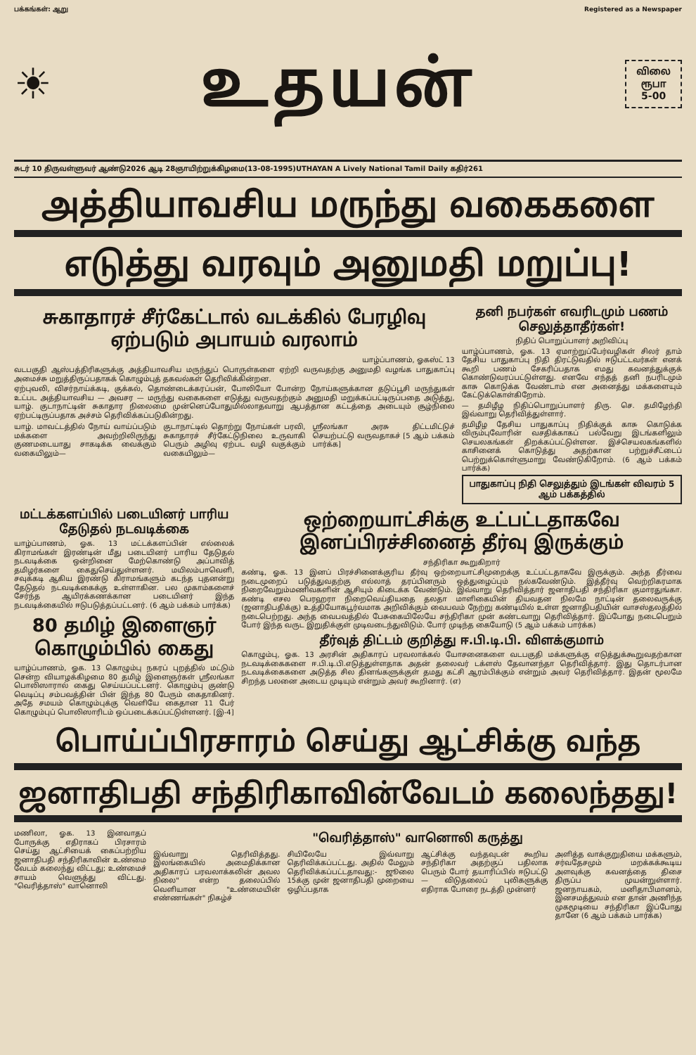பக்கங்கள்: ஆறு Registered as a Newspaper
☀ உதயன்
விலை
ரூபா
5-00
சுடர் 10 திருவள்ளுவர் ஆண்டு2026 ஆடி 28ஞாயிற்றுக்கிழமை(13-08-1995)UTHAYAN A Lively National Tamil Daily கதிர்261
அத்தியாவசிய மருந்து வகைகளை
எடுத்து வரவும் அனுமதி மறுப்பு!
சுகாதாரச் சீர்கேட்டால் வடக்கில் பேரழிவு ஏற்படும் அபாயம் வரலாம்
யாழ்ப்பாணம், ஓகஸ்ட் 13
வடபகுதி ஆஸ்பத்திரிகளுக்கு அத்தியாவசிய மருந்துப் பொருள்களை ஏற்றி வருவதற்கு அனுமதி வழங்க பாதுகாப்பு அமைச்சு மறுத்திருப்பதாகக் கொழும்புத் தகவல்கள் தெரிவிக்கின்றன.
ஏற்புவலி, விசர்நாய்க்கடி, குக்கல், தொண்டைக்கரப்பன், போலியோ போன்ற நோய்களுக்கான தடுப்பூசி மருந்துகள் உட்பட அத்தியாவசிய — அவசர — மருந்து வகைகளை எடுத்து வருவதற்கும் அனுமதி மறுக்கப்பட்டிருப்பதை அடுத்து, யாழ். குடாநாட்டின் சுகாதார நிலைமை முன்னெப்போதுமில்லாதவாறு ஆபத்தான கட்டத்தை அடையும் சூழ்நிலை ஏற்பட்டிருப்பதாக அச்சம் தெரிவிக்கப்படுகின்றது.
யாழ். மாவட்டத்தில் நோய் வாய்ப்படும் மக்களை அவற்றிலிருந்து குணமடையாது சாகடிக்க வைக்கும் வகையிலும்—
குடாநாட்டில் தொற்று நோய்கள் பரவி, சுகாதாரச் சீர்கேட்டுநிலை உருவாகி பெரும் அழிவு ஏற்பட வழி வகுக்கும் வகையிலும்—
ஸ்ரீலங்கா அரசு திட்டமிட்டுச் செயற்பட்டு வருவதாகச் [5 ஆம் பக்கம் பார்க்க]
தனி நபர்கள் எவரிடமும் பணம் செலுத்தாதீர்கள்!
நிதிப் பொறுப்பாளர் அறிவிப்பு
யாழ்ப்பாணம், ஓக. 13 ஏமாற்றுப்பேர்வழிகள் சிலர் தாம் தேசிய பாதுகாப்பு நிதி திரட்டுவதில் ஈடுபட்டவர்கள் எனக் கூறி பணம் சேகரிப்பதாக எமது கவனத்துக்குக் கொண்டுவரப்பட்டுள்ளது. எனவே எந்தத் தனி நபரிடமும் காசு கொடுக்க வேண்டாம் என அனைத்து மக்களையும் கேட்டுக்கொள்கிறோம்.
— தமிழீழ நிதிப்பொறுப்பாளர் திரு. செ. தமிழேந்தி இவ்வாறு தெரிவித்துள்ளார்.
தமிழீழ தேசிய பாதுகாப்பு நிதிக்குக் காசு கொடுக்க விரும்புவோரின் வசதிக்காகப் பல்வேறு இடங்களிலும் செயலகங்கள் திறக்கப்பட்டுள்ளன. இச்செயலகங்களில் காசினைக் கொடுத்து அதற்கான பற்றுச்சீட்டைப் பெற்றுக்கொள்ளுமாறு வேண்டுகிறோம். (6 ஆம் பக்கம் பார்க்க)
பாதுகாப்பு நிதி செலுத்தும் இடங்கள் விவரம் 5 ஆம் பக்கத்தில்
மட்டக்களப்பில் படையினர் பாரிய தேடுதல் நடவடிக்கை
யாழ்ப்பாணம், ஓக. 13 மட்டக்களப்பின் எல்லைக் கிராமங்கள் இரண்டின் மீது படையினர் பாரிய தேடுதல் நடவடிக்கை ஒன்றினை மேற்கொண்டு அப்பாவித் தமிழர்களை கைதுசெய்துள்ளனர். மயிலம்பாவெளி, சவுக்கடி ஆகிய இரண்டு கிராமங்களும் கடந்த புதனன்று தேடுதல் நடவடிக்கைக்கு உள்ளாகின. பல முகாம்களைச் சேர்ந்த ஆயிரக்கணக்கான படையினர் இந்த நடவடிக்கையில் ஈடுபடுத்தப்பட்டனர். (6 ஆம் பக்கம் பார்க்க)
80 தமிழ் இளைஞர் கொழும்பில் கைது
யாழ்ப்பாணம், ஓக. 13 கொழும்பு நகரப் புறத்தில் மட்டும் சென்ற வியாழக்கிழமை 80 தமிழ் இளைஞர்கள் ஸ்ரீலங்கா பொலிஸாரால் கைது செய்யப்பட்டனர். கொழும்பு குண்டு வெடிப்பு சம்பவத்தின் பின் இந்த 80 பேரும் கைதாகினர். அதே சமயம் கொழும்புக்கு வெளியே கைதான 11 பேர் கொழும்புப் பொலிஸாரிடம் ஒப்படைக்கப்பட்டுள்ளனர். [இ-4]
ஒற்றையாட்சிக்கு உட்பட்டதாகவே இனப்பிரச்சினைத் தீர்வு இருக்கும்
சந்திரிகா கூறுகிறார்
கண்டி, ஓக. 13 இனப் பிரச்சினைக்குரிய தீர்வு ஒற்றையாட்சிமுறைக்கு உட்பட்டதாகவே இருக்கும். அந்த தீர்வை நடைமுறைப் படுத்துவதற்கு எல்லாத் தரப்பினரும் ஒத்துழைப்பும் நல்கவேண்டும். இத்தீர்வு வெற்றிகரமாக நிறைவேறும்மணிவகளின் ஆசியும் கிடைக்க வேண்டும். இவ்வாறு தெரிவித்தார் ஜனாதிபதி சந்திரிகா குமாரதுங்கா. கண்டி எசல பெரஹரா நிறைவெய்தியதை தலதா மாளிகையின் தியவதன நிலமே நாட்டின் தலைவருக்கு (ஜனாதிபதிக்கு) உத்தியோகபூர்வமாக அறிவிக்கும் வைபவம் நேற்று கண்டியில் உள்ள ஜனாதிபதியின் வாசஸ்தலத்தில் நடைபெற்றது. அந்த வைபவத்தில் பேசுகையிலேயே சந்திரிகா முன் கண்டவாறு தெரிவித்தார். இப்போது நடைபெறும் போர் இந்த வருட இறுதிக்குள் முடிவடைந்துவிடும். போர் முடிந்த கையோடு (5 ஆம் பக்கம் பார்க்க)
தீர்வுத் திட்டம் குறித்து ஈ.பி.டி.பி. விளக்குமாம்
கொழும்பு, ஓக. 13 அரசின் அதிகாரப் பரவலாக்கல் யோசனைகளை வடபகுதி மக்களுக்கு எடுத்துக்கூறுவதற்கான நடவடிக்கைகளை ஈ.பி.டி.பி.எடுத்துள்ளதாக அதன் தலைவர் டக்ளஸ் தேவானந்தா தெரிவித்தார். இது தொடர்பான நடவடிக்கைகளை அடுத்த சில தினங்களுக்குள் தமது கட்சி ஆரம்பிக்கும் என்றும் அவர் தெரிவித்தார். இதன் மூலமே சிறந்த பலனை அடைய முடியும் என்றும் அவர் கூறினார். (எ)
பொய்ப்பிரசாரம் செய்து ஆட்சிக்கு வந்த
ஜனாதிபதி சந்திரிகாவின்வேடம் கலைந்தது!
மணிலா, ஓக. 13 இனவாதப் போருக்கு எதிராகப் பிரசாரம் செய்து ஆட்சியைக் கைப்பற்றிய ஜனாதிபதி சந்திரிகாவின் உண்மை வேடம் கலைந்து விட்டது; உண்மைச் சாயம் வெளுத்து விட்டது. "வெரித்தாஸ்" வானொலி
"வெரித்தாஸ்" வானொலி கருத்து
இவ்வாறு தெரிவித்தது. இலங்கையில் அமைதிக்கான அதிகாரப் பரவலாக்கலின் அவல நிலை" என்ற தலைப்பில் வெளியான "உண்மையின் எண்ணங்கள்" நிகழ்ச்
சியிலேயே இவ்வாறு தெரிவிக்கப்பட்டது. அதில் மேலும் தெரிவிக்கப்பட்டதாவது:- ஜூலை 15க்கு முன் ஜனாதிபதி முறையை ஒழிப்பதாக
ஆட்சிக்கு வந்தவுடன் கூறிய சந்திரிகா அதற்குப் பதிலாக பெரும் போர் தயாரிப்பில் ஈடுபட்டு — விடுதலைப் புலிகளுக்கு எதிராக போரை நடத்தி முன்னர்
அளித்த வாக்குறுதியை மக்களும், சர்வதேசமும் மறக்கக்கூடிய அளவுக்கு கவனத்தை திசை திருப்ப முயன்றுள்ளார். ஜனநாயகம், மனிதாபிமானம், இனசமத்துவம் என தான் அணிந்த முகமூடியை சந்திரிகா இப்போது தானே (6 ஆம் பக்கம் பார்க்க)